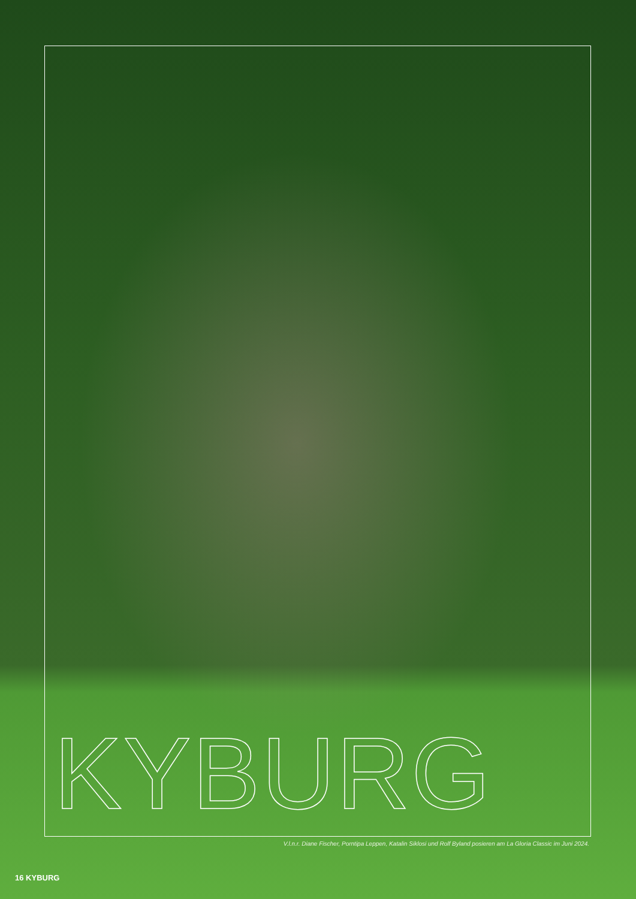KYBURG
V.l.n.r. Diane Fischer, Porntipa Leppen, Katalin Siklosi und Rolf Byland posieren am La Gloria Classic im Juni 2024.
16 KYBURG